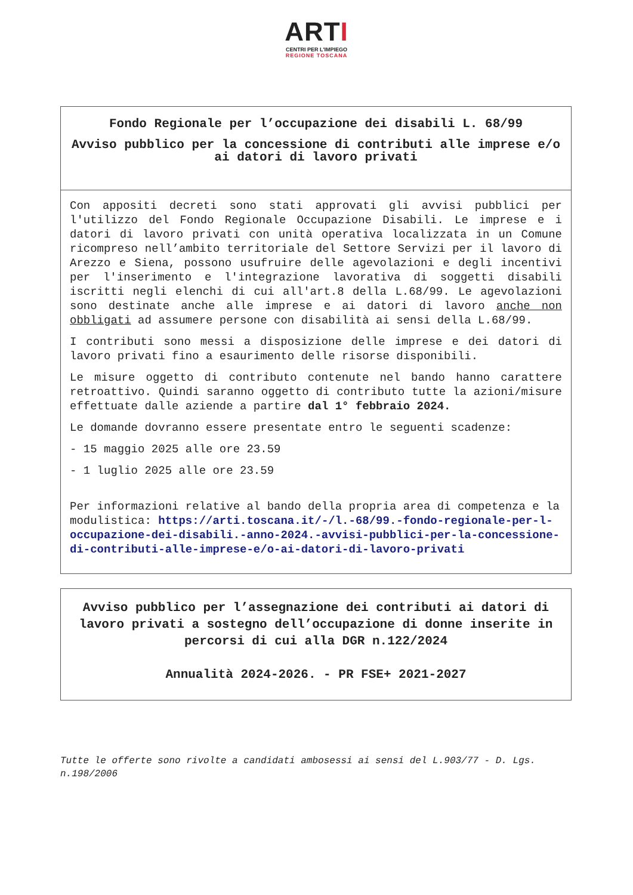ARTI
CENTRI PER L'IMPIEGO
REGIONE TOSCANA
Fondo Regionale per l’occupazione dei disabili L. 68/99
Avviso pubblico per la concessione di contributi alle imprese e/o ai datori di lavoro privati
Con appositi decreti sono stati approvati gli avvisi pubblici per l'utilizzo del Fondo Regionale Occupazione Disabili. Le imprese e i datori di lavoro privati con unità operativa localizzata in un Comune ricompreso nell’ambito territoriale del Settore Servizi per il lavoro di Arezzo e Siena, possono usufruire delle agevolazioni e degli incentivi per l'inserimento e l'integrazione lavorativa di soggetti disabili iscritti negli elenchi di cui all'art.8 della L.68/99. Le agevolazioni sono destinate anche alle imprese e ai datori di lavoro anche non obbligati ad assumere persone con disabilità ai sensi della L.68/99.
I contributi sono messi a disposizione delle imprese e dei datori di lavoro privati fino a esaurimento delle risorse disponibili.
Le misure oggetto di contributo contenute nel bando hanno carattere retroattivo. Quindi saranno oggetto di contributo tutte la azioni/misure effettuate dalle aziende a partire dal 1° febbraio 2024.
Le domande dovranno essere presentate entro le seguenti scadenze:
- 15 maggio 2025 alle ore 23.59
- 1 luglio 2025 alle ore 23.59
Per informazioni relative al bando della propria area di competenza e la modulistica: https://arti.toscana.it/-/l.-68/99.-fondo-regionale-per-l-occupazione-dei-disabili.-anno-2024.-avvisi-pubblici-per-la-concessione-di-contributi-alle-imprese-e/o-ai-datori-di-lavoro-privati
Avviso pubblico per l’assegnazione dei contributi ai datori di lavoro privati a sostegno dell’occupazione di donne inserite in percorsi di cui alla DGR n.122/2024
Annualità 2024-2026. - PR FSE+ 2021-2027
Tutte le offerte sono rivolte a candidati ambosessi ai sensi del L.903/77 - D. Lgs. n.198/2006